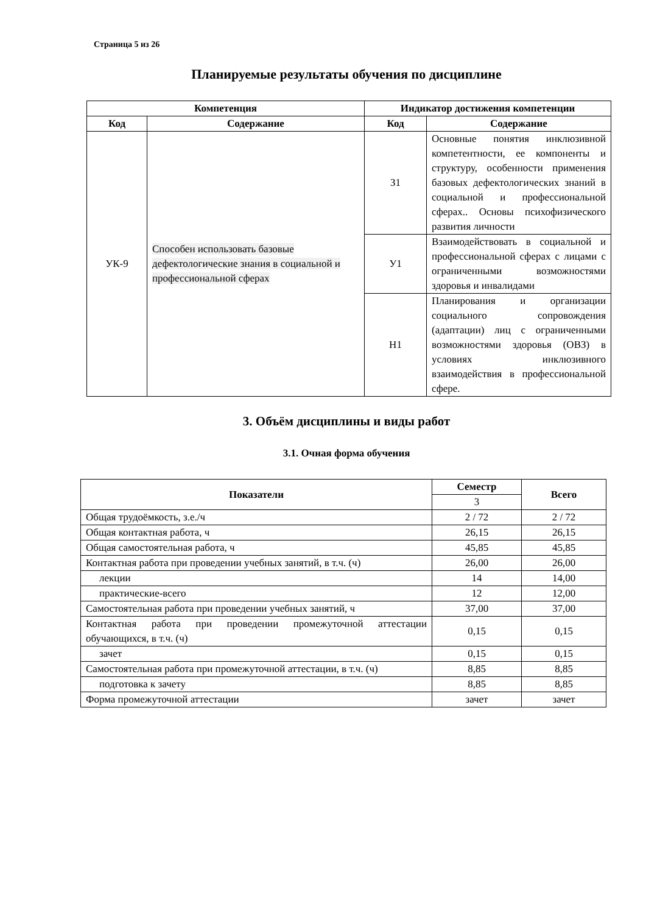Страница 5 из 26
Планируемые результаты обучения по дисциплине
| Компетенция | | Индикатор достижения компетенции | |
| --- | --- | --- | --- |
| Код | Содержание | Код | Содержание |
| УК-9 | Способен использовать базовые дефектологические знания в социальной и профессиональной сферах | З1 | Основные понятия инклюзивной компетентности, ее компоненты и структуру, особенности применения базовых дефектологических знаний в социальной и профессиональной сферах.. Основы психофизического развития личности |
| | | У1 | Взаимодействовать в социальной и профессиональной сферах с лицами с ограниченными возможностями здоровья и инвалидами |
| | | Н1 | Планирования и организации социального сопровождения (адаптации) лиц с ограниченными возможностями здоровья (ОВЗ) в условиях инклюзивного взаимодействия в профессиональной сфере. |
3. Объём дисциплины и виды работ
3.1. Очная форма обучения
| Показатели | Семестр | Всего |
| --- | --- | --- |
| | 3 | |
| Общая трудоёмкость, з.е./ч | 2 / 72 | 2 / 72 |
| Общая контактная работа, ч | 26,15 | 26,15 |
| Общая самостоятельная работа, ч | 45,85 | 45,85 |
| Контактная работа при проведении учебных занятий, в т.ч. (ч) | 26,00 | 26,00 |
| лекции | 14 | 14,00 |
| практические-всего | 12 | 12,00 |
| Самостоятельная работа при проведении учебных занятий, ч | 37,00 | 37,00 |
| Контактная работа при проведении промежуточной аттестации обучающихся, в т.ч. (ч) | 0,15 | 0,15 |
| зачет | 0,15 | 0,15 |
| Самостоятельная работа при промежуточной аттестации, в т.ч. (ч) | 8,85 | 8,85 |
| подготовка к зачету | 8,85 | 8,85 |
| Форма промежуточной аттестации | зачет | зачет |